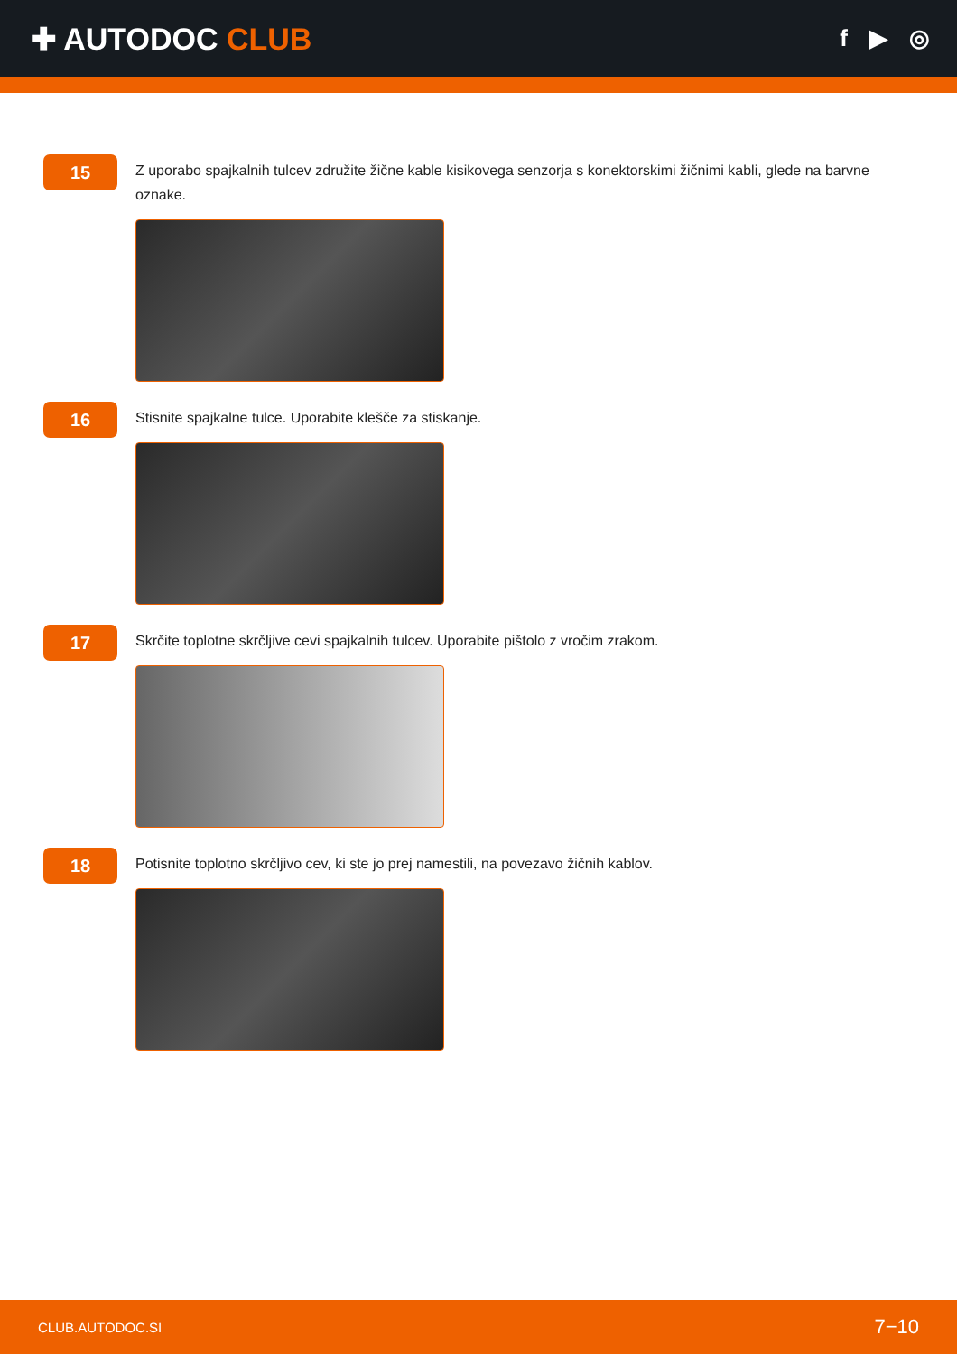✚ AUTODOC CLUB
f ▶ ◎
15
Z uporabo spajkalnih tulcev združite žične kable kisikovega senzorja s konektorskimi žičnimi kabli, glede na barvne oznake.
16
Stisnite spajkalne tulce. Uporabite klešče za stiskanje.
17
Skrčite toplotne skrčljive cevi spajkalnih tulcev. Uporabite pištolo z vročim zrakom.
18
Potisnite toplotno skrčljivo cev, ki ste jo prej namestili, na povezavo žičnih kablov.
CLUB.AUTODOC.SI 7−10